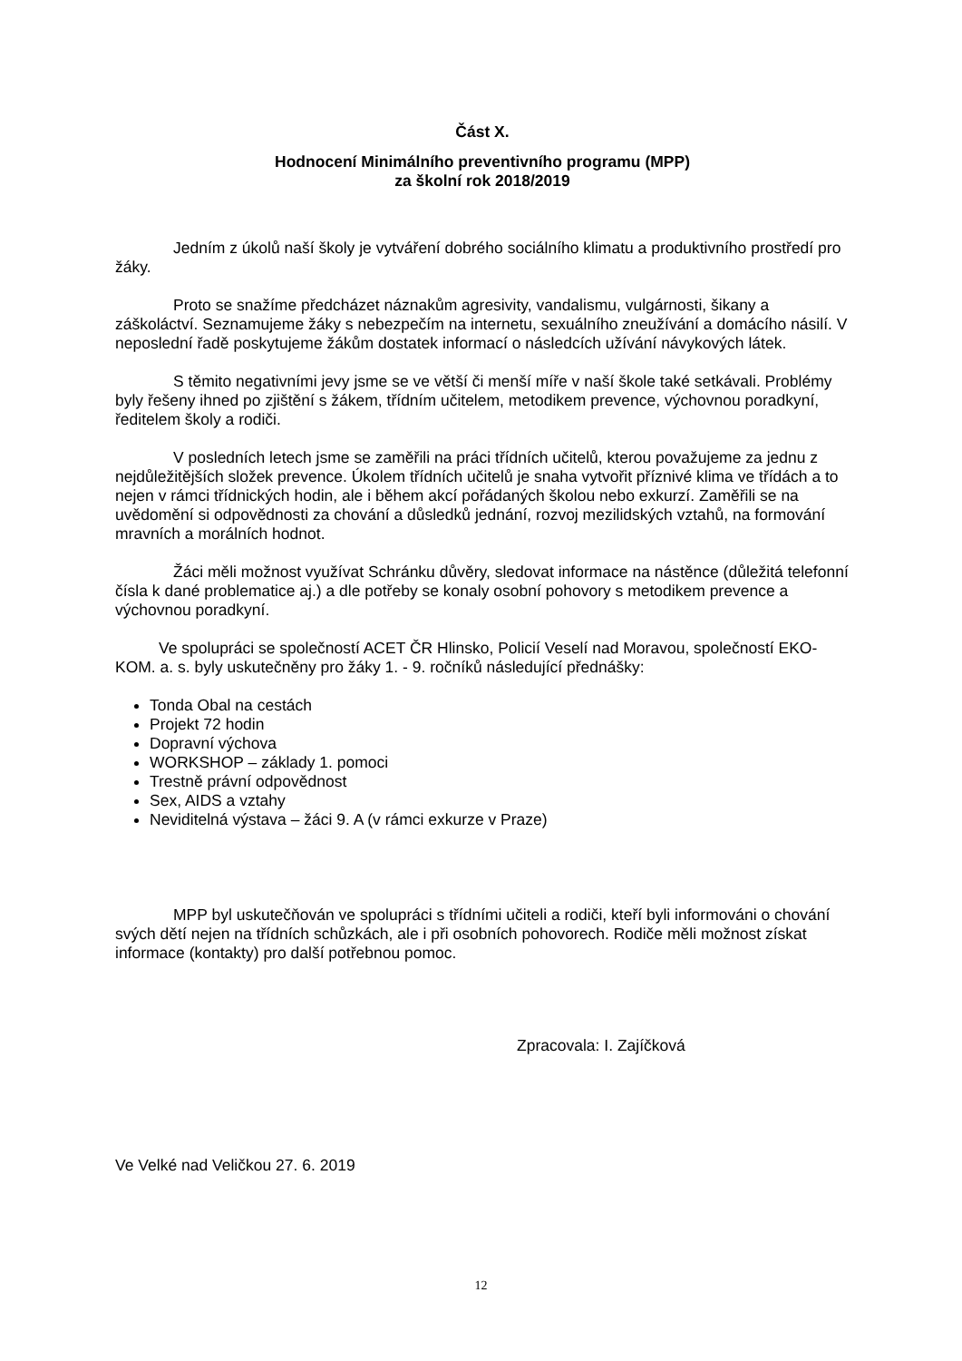Část X.
Hodnocení Minimálního preventivního programu (MPP)
za školní rok 2018/2019
Jedním z úkolů naší školy je vytváření dobrého sociálního klimatu a produktivního prostředí pro žáky.
Proto se snažíme předcházet náznakům agresivity, vandalismu, vulgárnosti, šikany a záškoláctví. Seznamujeme žáky s nebezpečím na internetu, sexuálního zneužívání a domácího násilí. V neposlední řadě poskytujeme žákům dostatek informací o následcích užívání návykových látek.
S těmito negativními jevy jsme se ve větší či menší míře v naší škole také setkávali. Problémy byly řešeny ihned po zjištění s žákem, třídním učitelem, metodikem prevence, výchovnou poradkyní, ředitelem školy a rodiči.
V posledních letech jsme se zaměřili na práci třídních učitelů, kterou považujeme za jednu z nejdůležitějších složek prevence. Úkolem třídních učitelů je snaha vytvořit příznivé klima ve třídách a to nejen v rámci třídnických hodin, ale i během akcí pořádaných školou nebo exkurzí. Zaměřili se na uvědomění si odpovědnosti za chování a důsledků jednání, rozvoj mezilidských vztahů, na formování mravních a morálních hodnot.
Žáci měli možnost využívat Schránku důvěry, sledovat informace na nástěnce (důležitá telefonní čísla k dané problematice aj.) a dle potřeby se konaly osobní pohovory s metodikem prevence a výchovnou poradkyní.
Ve spolupráci se společností ACET ČR Hlinsko, Policií Veselí nad Moravou, společností EKO-KOM. a. s. byly uskutečněny pro žáky 1. - 9. ročníků následující přednášky:
Tonda Obal na cestách
Projekt 72 hodin
Dopravní výchova
WORKSHOP – základy 1. pomoci
Trestně právní odpovědnost
Sex, AIDS a vztahy
Neviditelná výstava – žáci 9. A (v rámci exkurze v Praze)
MPP byl uskutečňován ve spolupráci s třídními učiteli a rodiči, kteří byli informováni o chování svých dětí nejen na třídních schůzkách, ale i při osobních pohovorech. Rodiče měli možnost získat informace (kontakty) pro další potřebnou pomoc.
Zpracovala: I. Zajíčková
Ve Velké nad Veličkou 27. 6. 2019
12